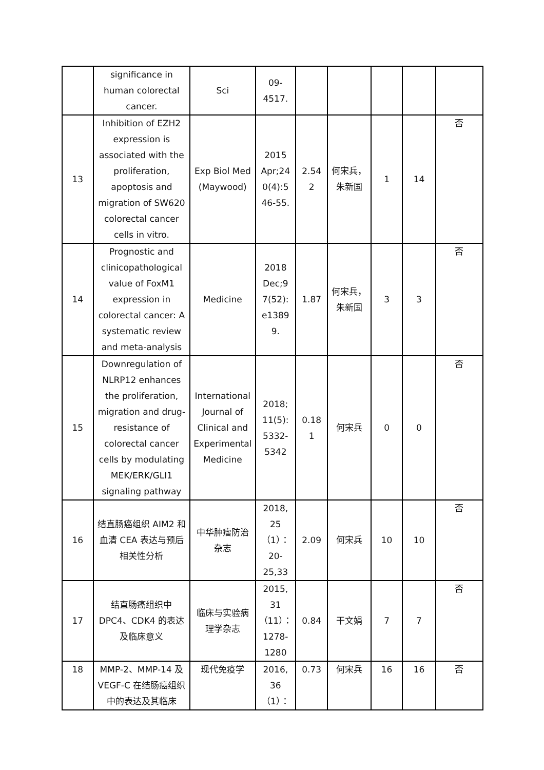| | significance in human colorectal cancer. | Sci | 09-4517. | | | | | |
| 13 | Inhibition of EZH2 expression is associated with the proliferation, apoptosis and migration of SW620 colorectal cancer cells in vitro. | Exp Biol Med (Maywood) | 2015 Apr;24 0(4):5 46-55. | 2.54 2 | 何宋兵，朱新国 | 1 | 14 | 否 |
| 14 | Prognostic and clinicopathological value of FoxM1 expression in colorectal cancer: A systematic review and meta-analysis | Medicine | 2018 Dec;9 7(52): e1389 9. | 1.87 | 何宋兵，朱新国 | 3 | 3 | 否 |
| 15 | Downregulation of NLRP12 enhances the proliferation, migration and drug-resistance of colorectal cancer cells by modulating MEK/ERK/GLI1 signaling pathway | International Journal of Clinical and Experimental Medicine | 2018; 11(5): 5332-5342 | 0.18 1 | 何宋兵 | 0 | 0 | 否 |
| 16 | 结直肠癌组织 AIM2 和血清 CEA 表达与预后相关性分析 | 中华肿瘤防治杂志 | 2018, 25（1）： 20-25,33 | 2.09 | 何宋兵 | 10 | 10 | 否 |
| 17 | 结直肠癌组织中 DPC4、CDK4 的表达及临床意义 | 临床与实验病理学杂志 | 2015, 31（11）： 1278-1280 | 0.84 | 干文娟 | 7 | 7 | 否 |
| 18 | MMP-2、MMP-14 及 VEGF-C 在结肠癌组织中的表达及其临床 | 现代免疫学 | 2016, 36（1）： | 0.73 | 何宋兵 | 16 | 16 | 否 |